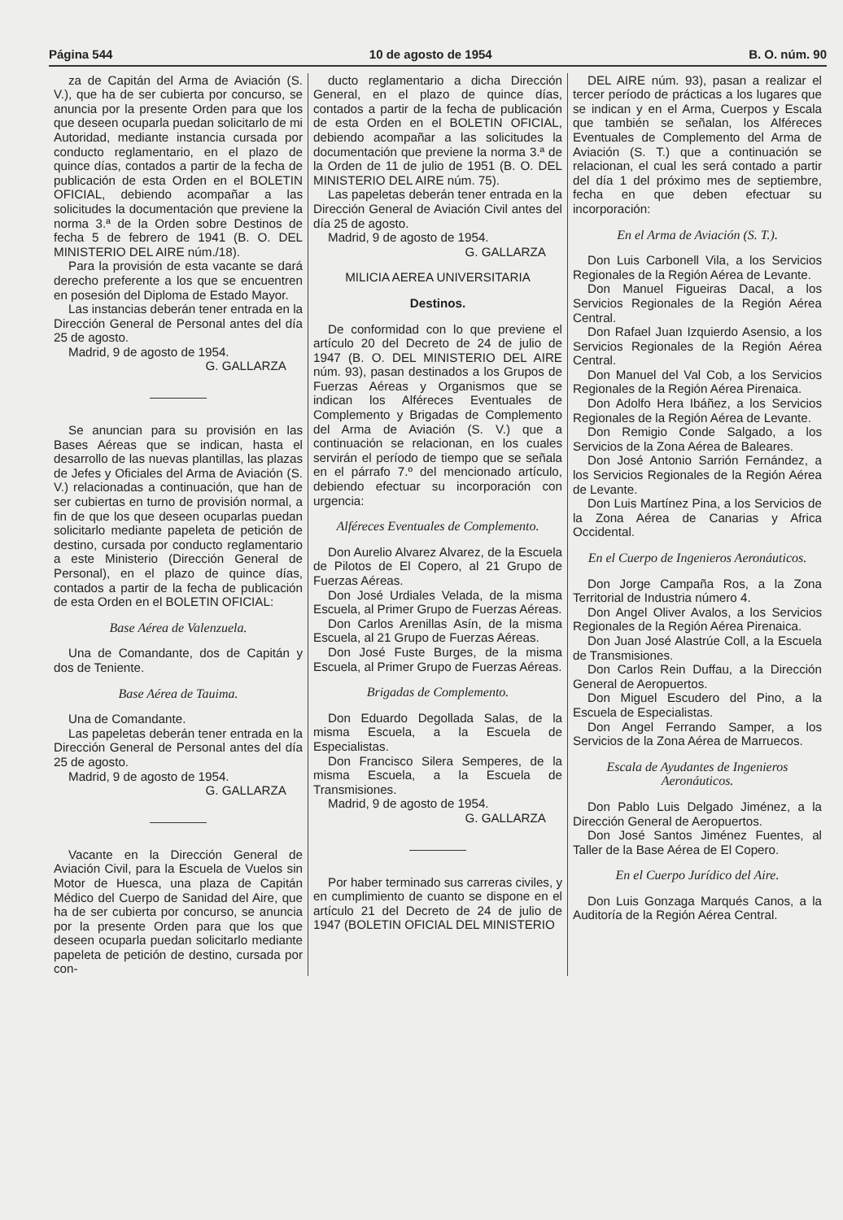Página 544 10 de agosto de 1954 B. O. núm. 90
za de Capitán del Arma de Aviación (S. V.), que ha de ser cubierta por concurso, se anuncia por la presente Orden para que los que deseen ocuparla puedan solicitarlo de mi Autoridad, mediante instancia cursada por conducto reglamentario, en el plazo de quince días, contados a partir de la fecha de publicación de esta Orden en el BOLETIN OFICIAL, debiendo acompañar a las solicitudes la documentación que previene la norma 3.ª de la Orden sobre Destinos de fecha 5 de febrero de 1941 (B. O. DEL MINISTERIO DEL AIRE núm./18).
Para la provisión de esta vacante se dará derecho preferente a los que se encuentren en posesión del Diploma de Estado Mayor.
Las instancias deberán tener entrada en la Dirección General de Personal antes del día 25 de agosto.
Madrid, 9 de agosto de 1954.
G. GALLARZA
Se anuncian para su provisión en las Bases Aéreas que se indican, hasta el desarrollo de las nuevas plantillas, las plazas de Jefes y Oficiales del Arma de Aviación (S. V.) relacionadas a continuación, que han de ser cubiertas en turno de provisión normal, a fin de que los que deseen ocuparlas puedan solicitarlo mediante papeleta de petición de destino, cursada por conducto reglamentario a este Ministerio (Dirección General de Personal), en el plazo de quince días, contados a partir de la fecha de publicación de esta Orden en el BOLETIN OFICIAL:
Base Aérea de Valenzuela.
Una de Comandante, dos de Capitán y dos de Teniente.
Base Aérea de Tauima.
Una de Comandante.
Las papeletas deberán tener entrada en la Dirección General de Personal antes del día 25 de agosto.
Madrid, 9 de agosto de 1954.
G. GALLARZA
Vacante en la Dirección General de Aviación Civil, para la Escuela de Vuelos sin Motor de Huesca, una plaza de Capitán Médico del Cuerpo de Sanidad del Aire, que ha de ser cubierta por concurso, se anuncia por la presente Orden para que los que deseen ocuparla puedan solicitarlo mediante papeleta de petición de destino, cursada por con-
ducto reglamentario a dicha Dirección General, en el plazo de quince días, contados a partir de la fecha de publicación de esta Orden en el BOLETIN OFICIAL, debiendo acompañar a las solicitudes la documentación que previene la norma 3.ª de la Orden de 11 de julio de 1951 (B. O. DEL MINISTERIO DEL AIRE núm. 75).
Las papeletas deberán tener entrada en la Dirección General de Aviación Civil antes del día 25 de agosto.
Madrid, 9 de agosto de 1954.
G. GALLARZA
MILICIA AEREA UNIVERSITARIA
Destinos.
De conformidad con lo que previene el artículo 20 del Decreto de 24 de julio de 1947 (B. O. DEL MINISTERIO DEL AIRE núm. 93), pasan destinados a los Grupos de Fuerzas Aéreas y Organismos que se indican los Alféreces Eventuales de Complemento y Brigadas de Complemento del Arma de Aviación (S. V.) que a continuación se relacionan, en los cuales servirán el período de tiempo que se señala en el párrafo 7.º del mencionado artículo, debiendo efectuar su incorporación con urgencia:
Alféreces Eventuales de Complemento.
Don Aurelio Alvarez Alvarez, de la Escuela de Pilotos de El Copero, al 21 Grupo de Fuerzas Aéreas.
Don José Urdiales Velada, de la misma Escuela, al Primer Grupo de Fuerzas Aéreas.
Don Carlos Arenillas Asín, de la misma Escuela, al 21 Grupo de Fuerzas Aéreas.
Don José Fuste Burges, de la misma Escuela, al Primer Grupo de Fuerzas Aéreas.
Brigadas de Complemento.
Don Eduardo Degollada Salas, de la misma Escuela, a la Escuela de Especialistas.
Don Francisco Silera Semperes, de la misma Escuela, a la Escuela de Transmisiones.
Madrid, 9 de agosto de 1954.
G. GALLARZA
Por haber terminado sus carreras civiles, y en cumplimiento de cuanto se dispone en el artículo 21 del Decreto de 24 de julio de 1947 (BOLETIN OFICIAL DEL MINISTERIO
DEL AIRE núm. 93), pasan a realizar el tercer período de prácticas a los lugares que se indican y en el Arma, Cuerpos y Escala que también se señalan, los Alféreces Eventuales de Complemento del Arma de Aviación (S. T.) que a continuación se relacionan, el cual les será contado a partir del día 1 del próximo mes de septiembre, fecha en que deben efectuar su incorporación:
En el Arma de Aviación (S. T.).
Don Luis Carbonell Vila, a los Servicios Regionales de la Región Aérea de Levante.
Don Manuel Figueiras Dacal, a los Servicios Regionales de la Región Aérea Central.
Don Rafael Juan Izquierdo Asensio, a los Servicios Regionales de la Región Aérea Central.
Don Manuel del Val Cob, a los Servicios Regionales de la Región Aérea Pirenaica.
Don Adolfo Hera Ibáñez, a los Servicios Regionales de la Región Aérea de Levante.
Don Remigio Conde Salgado, a los Servicios de la Zona Aérea de Baleares.
Don José Antonio Sarrión Fernández, a los Servicios Regionales de la Región Aérea de Levante.
Don Luis Martínez Pina, a los Servicios de la Zona Aérea de Canarias y Africa Occidental.
En el Cuerpo de Ingenieros Aeronáuticos.
Don Jorge Campaña Ros, a la Zona Territorial de Industria número 4.
Don Angel Oliver Avalos, a los Servicios Regionales de la Región Aérea Pirenaica.
Don Juan José Alastrúe Coll, a la Escuela de Transmisiones.
Don Carlos Rein Duffau, a la Dirección General de Aeropuertos.
Don Miguel Escudero del Pino, a la Escuela de Especialistas.
Don Angel Ferrando Samper, a los Servicios de la Zona Aérea de Marruecos.
Escala de Ayudantes de Ingenieros Aeronáuticos.
Don Pablo Luis Delgado Jiménez, a la Dirección General de Aeropuertos.
Don José Santos Jiménez Fuentes, al Taller de la Base Aérea de El Copero.
En el Cuerpo Jurídico del Aire.
Don Luis Gonzaga Marqués Canos, a la Auditoría de la Región Aérea Central.